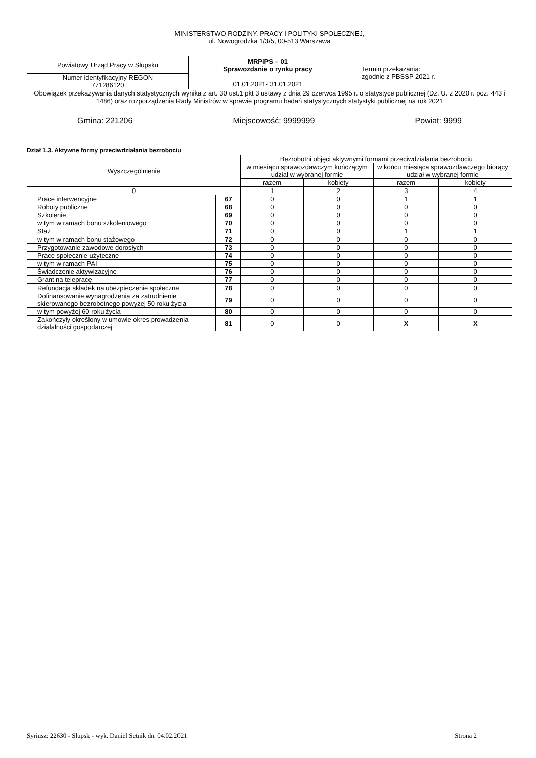| MINISTERSTWO RODZINY, PRACY I POLITYKI SPOŁECZNEJ, ul. Nowogrodzka 1/3/5, 00-513 Warszawa | | |
| Powiatowy Urząd Pracy w Słupsku | MRPiPS – 01 Sprawozdanie o rynku pracy 01.01.2021 - 31.01.2021 | Termin przekazania: zgodnie z PBSSP 2021 r. |
| Numer identyfikacyjny REGON 771286120 | | |
| Obowiązek przekazywania danych statystycznych wynika z art. 30 ust.1 pkt 3 ustawy z dnia 29 czerwca 1995 r. o statystyce publicznej (Dz. U. z 2020 r. poz. 443 i 1486) oraz rozporządzenia Rady Ministrów w sprawie programu badań statystycznych statystyki publicznej na rok 2021 | | |
Gmina: 221206 Miejscowość: 9999999 Powiat: 9999
Dział 1.3. Aktywne formy przeciwdziałania bezrobociu
| Wyszczególnienie | | Bezrobotni objęci aktywnymi formami przeciwdziałania bezrobociu | | | |
| --- | --- | --- | --- | --- | --- |
| | | w miesiącu sprawozdawczym kończącym udział w wybranej formie | | w końcu miesiąca sprawozdawczego biorący udział w wybranej formie | |
| | | razem | kobiety | razem | kobiety |
| 0 | | 1 | 2 | 3 | 4 |
| Prace interwencyjne | 67 | 0 | 0 | 1 | 1 |
| Roboty publiczne | 68 | 0 | 0 | 0 | 0 |
| Szkolenie | 69 | 0 | 0 | 0 | 0 |
| w tym w ramach bonu szkoleniowego | 70 | 0 | 0 | 0 | 0 |
| Staż | 71 | 0 | 0 | 1 | 1 |
| w tym w ramach bonu stażowego | 72 | 0 | 0 | 0 | 0 |
| Przygotowanie zawodowe dorosłych | 73 | 0 | 0 | 0 | 0 |
| Prace społecznie użyteczne | 74 | 0 | 0 | 0 | 0 |
| w tym w ramach PAI | 75 | 0 | 0 | 0 | 0 |
| Świadczenie aktywizacyjne | 76 | 0 | 0 | 0 | 0 |
| Grant na telepracę | 77 | 0 | 0 | 0 | 0 |
| Refundacja składek na ubezpieczenie społeczne | 78 | 0 | 0 | 0 | 0 |
| Dofinansowanie wynagrodzenia za zatrudnienie skierowanego bezrobotnego powyżej 50 roku życia | 79 | 0 | 0 | 0 | 0 |
| w tym powyżej 60 roku życia | 80 | 0 | 0 | 0 | 0 |
| Zakończyły określony w umowie okres prowadzenia działalności gospodarczej | 81 | 0 | 0 | X | X |
Syriusz: 22630 - Słupsk - wyk. Daniel Setnik dn. 04.02.2021 Strona 2